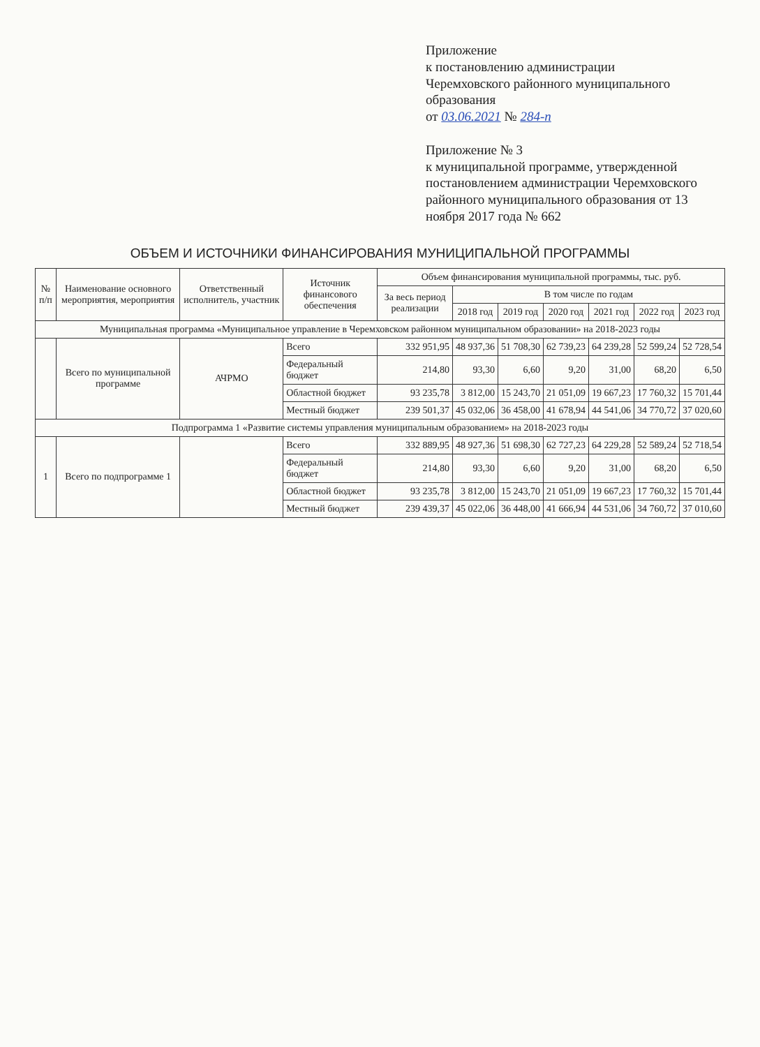Приложение
к постановлению администрации
Черемховского районного муниципального образования
от 03.06.2021 № 284-п
Приложение № 3
к муниципальной программе, утвержденной постановлением администрации Черемховского районного муниципального образования от 13 ноября 2017 года № 662
ОБЪЕМ И ИСТОЧНИКИ ФИНАНСИРОВАНИЯ МУНИЦИПАЛЬНОЙ ПРОГРАММЫ
| № п/п | Наименование основного мероприятия, мероприятия | Ответственный исполнитель, участник | Источник финансового обеспечения | Объем финансирования муниципальной программы, тыс. руб. | | | | | | |
| --- | --- | --- | --- | --- | --- | --- | --- | --- | --- | --- |
| | | | | За весь период реализации | В том числе по годам | | | | | |
| | | | | | 2018 год | 2019 год | 2020 год | 2021 год | 2022 год | 2023 год |
| Муниципальная программа «Муниципальное управление в Черемховском районном муниципальном образовании» на 2018-2023 годы | | | | | | | | | | |
| | Всего по муниципальной программе | АЧРМО | Всего | 332 951,95 | 48 937,36 | 51 708,30 | 62 739,23 | 64 239,28 | 52 599,24 | 52 728,54 |
| | | | Федеральный бюджет | 214,80 | 93,30 | 6,60 | 9,20 | 31,00 | 68,20 | 6,50 |
| | | | Областной бюджет | 93 235,78 | 3 812,00 | 15 243,70 | 21 051,09 | 19 667,23 | 17 760,32 | 15 701,44 |
| | | | Местный бюджет | 239 501,37 | 45 032,06 | 36 458,00 | 41 678,94 | 44 541,06 | 34 770,72 | 37 020,60 |
| Подпрограмма 1 «Развитие системы управления муниципальным образованием» на 2018-2023 годы | | | | | | | | | | |
| 1 | Всего по подпрограмме 1 | | Всего | 332 889,95 | 48 927,36 | 51 698,30 | 62 727,23 | 64 229,28 | 52 589,24 | 52 718,54 |
| | | | Федеральный бюджет | 214,80 | 93,30 | 6,60 | 9,20 | 31,00 | 68,20 | 6,50 |
| | | | Областной бюджет | 93 235,78 | 3 812,00 | 15 243,70 | 21 051,09 | 19 667,23 | 17 760,32 | 15 701,44 |
| | | | Местный бюджет | 239 439,37 | 45 022,06 | 36 448,00 | 41 666,94 | 44 531,06 | 34 760,72 | 37 010,60 |